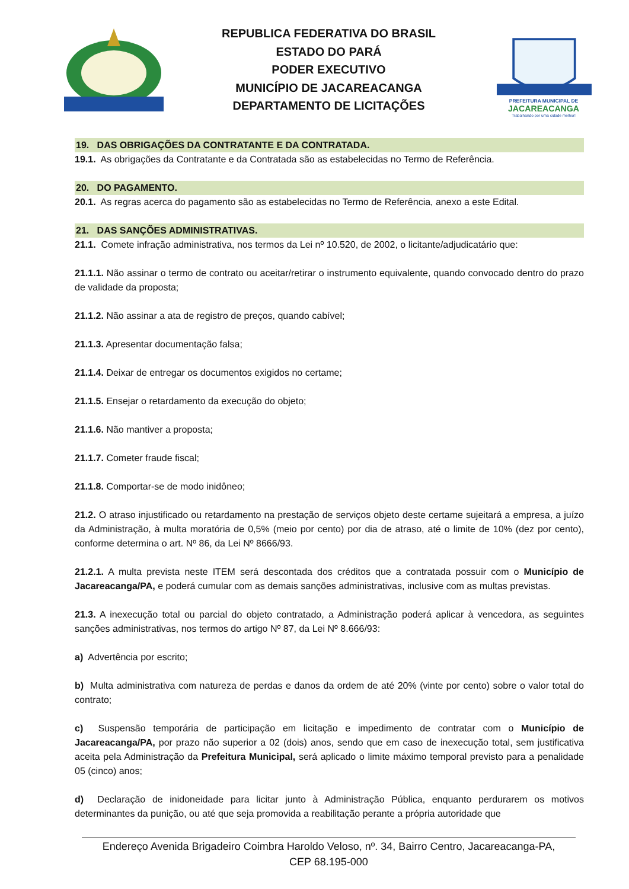REPUBLICA FEDERATIVA DO BRASIL
ESTADO DO PARÁ
PODER EXECUTIVO
MUNICÍPIO DE JACAREACANGA
DEPARTAMENTO DE LICITAÇÕES
PREFEITURA MUNICIPAL DE
JACAREACANGA
Trabalhando por uma cidade melhor!
19. DAS OBRIGAÇÕES DA CONTRATANTE E DA CONTRATADA.
19.1. As obrigações da Contratante e da Contratada são as estabelecidas no Termo de Referência.
20. DO PAGAMENTO.
20.1. As regras acerca do pagamento são as estabelecidas no Termo de Referência, anexo a este Edital.
21. DAS SANÇÕES ADMINISTRATIVAS.
21.1. Comete infração administrativa, nos termos da Lei nº 10.520, de 2002, o licitante/adjudicatário que:
21.1.1. Não assinar o termo de contrato ou aceitar/retirar o instrumento equivalente, quando convocado dentro do prazo de validade da proposta;
21.1.2. Não assinar a ata de registro de preços, quando cabível;
21.1.3. Apresentar documentação falsa;
21.1.4. Deixar de entregar os documentos exigidos no certame;
21.1.5. Ensejar o retardamento da execução do objeto;
21.1.6. Não mantiver a proposta;
21.1.7. Cometer fraude fiscal;
21.1.8. Comportar-se de modo inidôneo;
21.2. O atraso injustificado ou retardamento na prestação de serviços objeto deste certame sujeitará a empresa, a juízo da Administração, à multa moratória de 0,5% (meio por cento) por dia de atraso, até o limite de 10% (dez por cento), conforme determina o art. Nº 86, da Lei Nº 8666/93.
21.2.1. A multa prevista neste ITEM será descontada dos créditos que a contratada possuir com o Município de Jacareacanga/PA, e poderá cumular com as demais sanções administrativas, inclusive com as multas previstas.
21.3. A inexecução total ou parcial do objeto contratado, a Administração poderá aplicar à vencedora, as seguintes sanções administrativas, nos termos do artigo Nº 87, da Lei Nº 8.666/93:
a) Advertência por escrito;
b) Multa administrativa com natureza de perdas e danos da ordem de até 20% (vinte por cento) sobre o valor total do contrato;
c) Suspensão temporária de participação em licitação e impedimento de contratar com o Município de Jacareacanga/PA, por prazo não superior a 02 (dois) anos, sendo que em caso de inexecução total, sem justificativa aceita pela Administração da Prefeitura Municipal, será aplicado o limite máximo temporal previsto para a penalidade 05 (cinco) anos;
d) Declaração de inidoneidade para licitar junto à Administração Pública, enquanto perdurarem os motivos determinantes da punição, ou até que seja promovida a reabilitação perante a própria autoridade que
Endereço Avenida Brigadeiro Coimbra Haroldo Veloso, nº. 34, Bairro Centro, Jacareacanga-PA,
CEP 68.195-000